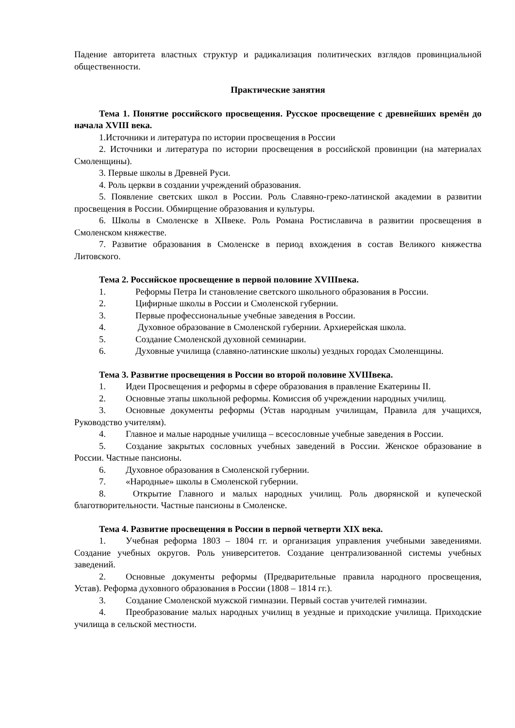Падение авторитета властных структур и радикализация политических взглядов провинциальной общественности.
Практические занятия
Тема 1. Понятие российского просвещения. Русское просвещение с древнейших времён до начала XVIII века.
1.Источники и литература по истории просвещения в России
2. Источники и литература по истории просвещения в российской провинции (на материалах Смоленщины).
3. Первые школы в Древней Руси.
4. Роль церкви в создании учреждений образования.
5. Появление светских школ в России. Роль Славяно-греко-латинской академии в развитии просвещения в России. Обмирщение образования и культуры.
6. Школы в Смоленске в XIIвеке. Роль Романа Ростиславича в развитии просвещения в Смоленском княжестве.
7. Развитие образования в Смоленске в период вхождения в состав Великого княжества Литовского.
Тема 2. Российское просвещение в первой половине XVIIIвека.
1. Реформы Петра Iи становление светского школьного образования в России.
2. Цифирные школы в России и Смоленской губернии.
3. Первые профессиональные учебные заведения в России.
4. Духовное образование в Смоленской губернии. Архиерейская школа.
5. Создание Смоленской духовной семинарии.
6. Духовные училища (славяно-латинские школы) уездных городах Смоленщины.
Тема 3. Развитие просвещения в России во второй половине XVIIIвека.
1. Идеи Просвещения и реформы в сфере образования в правление Екатерины II.
2. Основные этапы школьной реформы. Комиссия об учреждении народных училищ.
3. Основные документы реформы (Устав народным училищам, Правила для учащихся, Руководство учителям).
4. Главное и малые народные училища – всесословные учебные заведения в России.
5. Создание закрытых сословных учебных заведений в России. Женское образование в России. Частные пансионы.
6. Духовное образования в Смоленской губернии.
7. «Народные» школы в Смоленской губернии.
8. Открытие Главного и малых народных училищ. Роль дворянской и купеческой благотворительности. Частные пансионы в Смоленске.
Тема 4. Развитие просвещения в России в первой четверти XIX века.
1. Учебная реформа 1803 – 1804 гг. и организация управления учебными заведениями. Создание учебных округов. Роль университетов. Создание централизованной системы учебных заведений.
2. Основные документы реформы (Предварительные правила народного просвещения, Устав). Реформа духовного образования в России (1808 – 1814 гг.).
3. Создание Смоленской мужской гимназии. Первый состав учителей гимназии.
4. Преобразование малых народных училищ в уездные и приходские училища. Приходские училища в сельской местности.